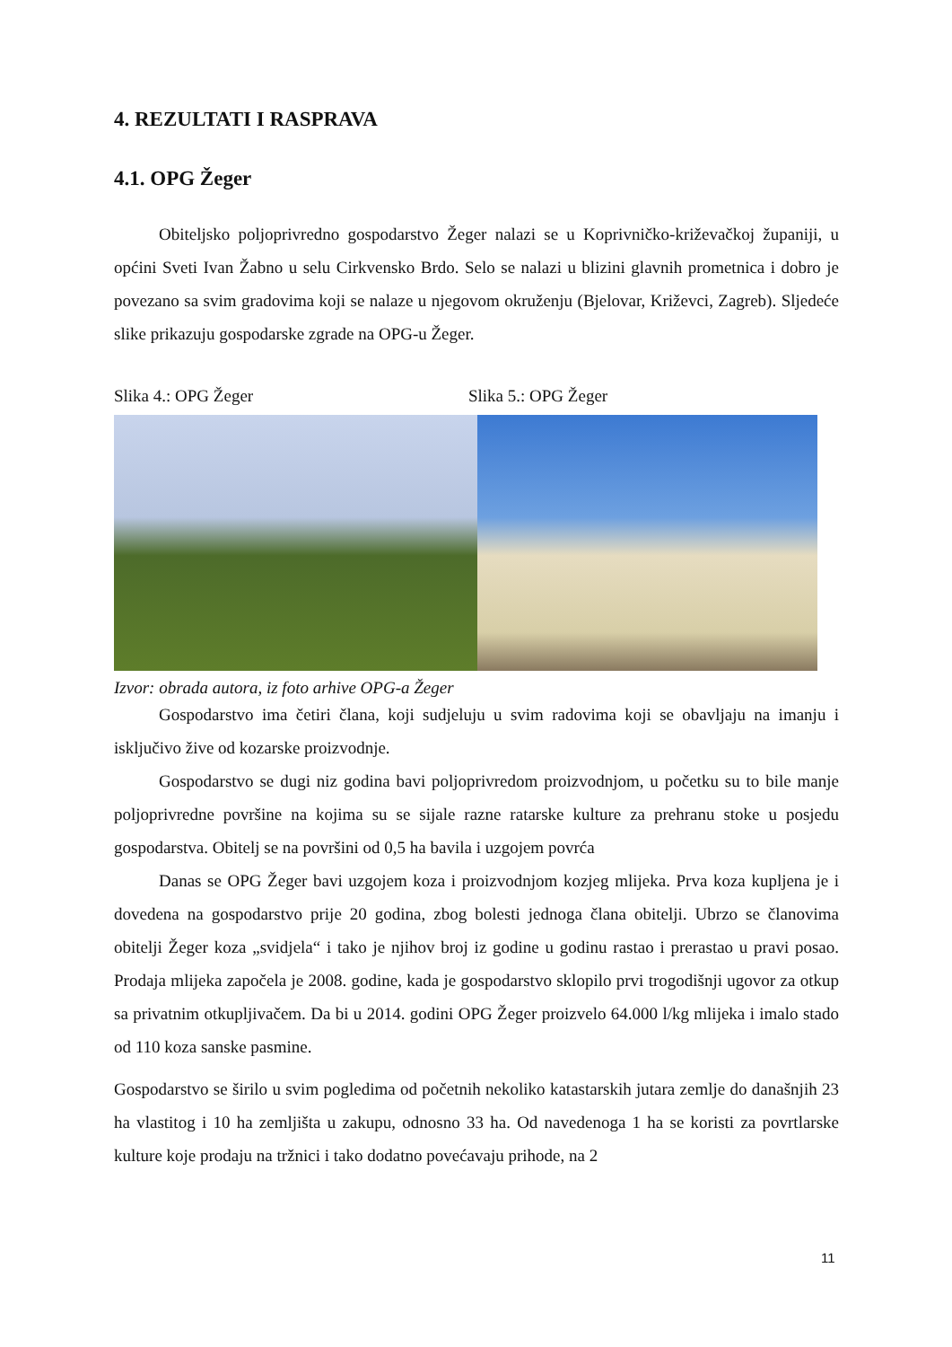4. REZULTATI I RASPRAVA
4.1. OPG Žeger
Obiteljsko poljoprivredno gospodarstvo Žeger nalazi se u Koprivničko-križevačkoj županiji, u općini Sveti Ivan Žabno u selu Cirkvensko Brdo. Selo se nalazi u blizini glavnih prometnica i dobro je povezano sa svim gradovima koji se nalaze u njegovom okruženju (Bjelovar, Križevci, Zagreb). Sljedeće slike prikazuju gospodarske zgrade na OPG-u Žeger.
Slika 4.: OPG Žeger Slika 5.: OPG Žeger
Izvor: obrada autora, iz foto arhive OPG-a Žeger
Gospodarstvo ima četiri člana, koji sudjeluju u svim radovima koji se obavljaju na imanju i isključivo žive od kozarske proizvodnje.
Gospodarstvo se dugi niz godina bavi poljoprivredom proizvodnjom, u početku su to bile manje poljoprivredne površine na kojima su se sijale razne ratarske kulture za prehranu stoke u posjedu gospodarstva. Obitelj se na površini od 0,5 ha bavila i uzgojem povrća
Danas se OPG Žeger bavi uzgojem koza i proizvodnjom kozjeg mlijeka. Prva koza kupljena je i dovedena na gospodarstvo prije 20 godina, zbog bolesti jednoga člana obitelji. Ubrzo se članovima obitelji Žeger koza „svidjela“ i tako je njihov broj iz godine u godinu rastao i prerastao u pravi posao. Prodaja mlijeka započela je 2008. godine, kada je gospodarstvo sklopilo prvi trogodišnji ugovor za otkup sa privatnim otkupljivačem. Da bi u 2014. godini OPG Žeger proizvelo 64.000 l/kg mlijeka i imalo stado od 110 koza sanske pasmine.
Gospodarstvo se širilo u svim pogledima od početnih nekoliko katastarskih jutara zemlje do današnjih 23 ha vlastitog i 10 ha zemljišta u zakupu, odnosno 33 ha. Od navedenoga 1 ha se koristi za povrtlarske kulture koje prodaju na tržnici i tako dodatno povećavaju prihode, na 2
11